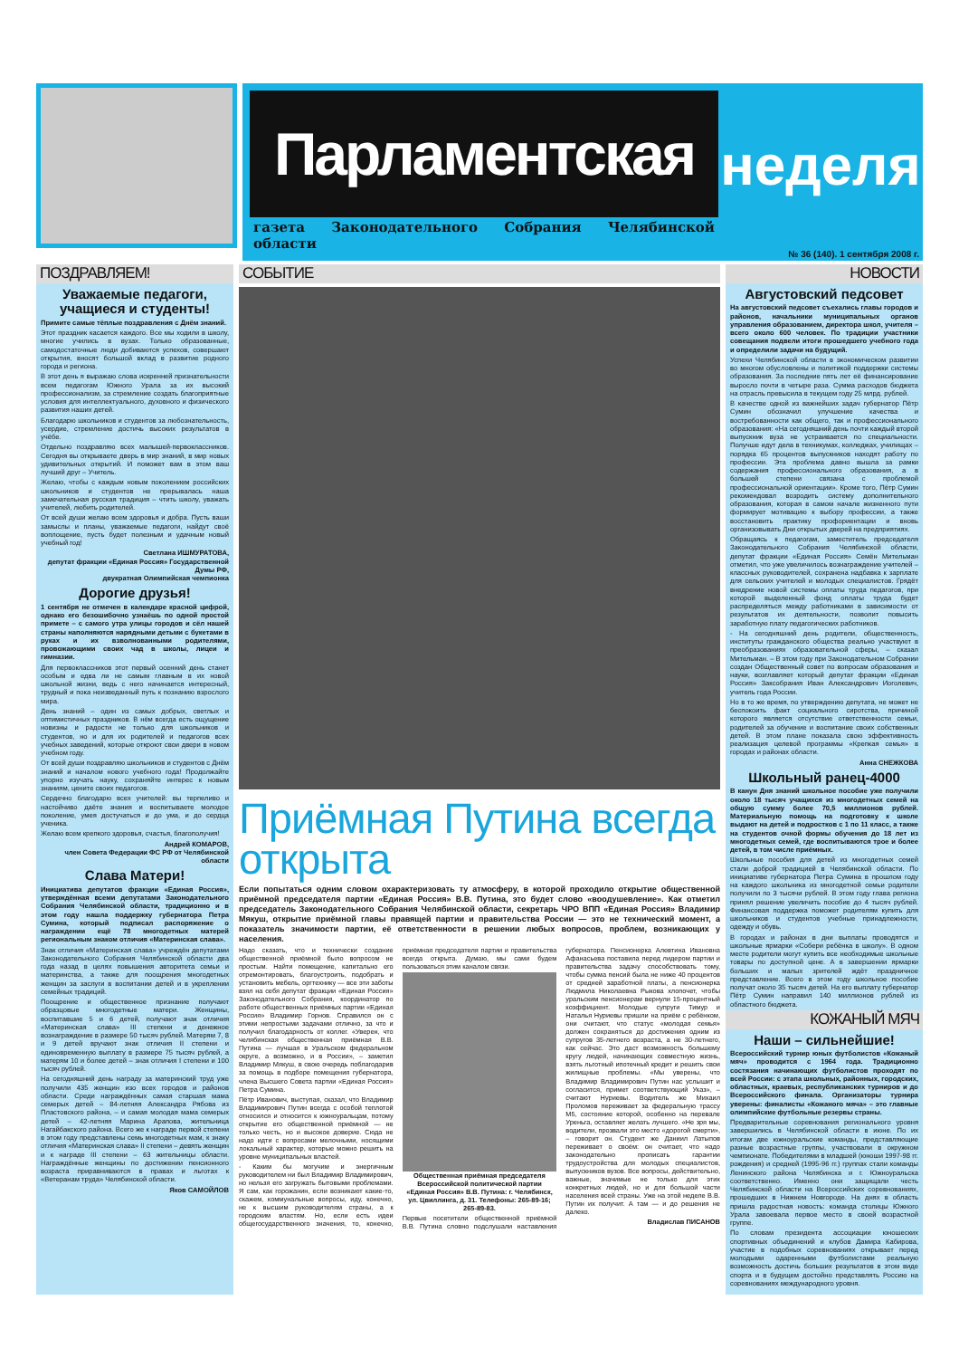Парламентская
газета Законодательного Собрания Челябинской области
неделя
№ 36 (140). 1 сентября 2008 г.
ПОЗДРАВЛЯЕМ!
Уважаемые педагоги, учащиеся и студенты!
Примите самые тёплые поздравления с Днём знаний.
Этот праздник касается каждого. Все мы ходили в школу, многие учились в вузах. Только образованные, самодостаточные люди добиваются успехов, совершают открытия, вносят большой вклад в развитие родного города и региона.
В этот день я выражаю слова искренней признательности всем педагогам Южного Урала за их высокий профессионализм, за стремление создать благоприятные условия для интеллектуального, духовного и физического развития наших детей.
Благодарю школьников и студентов за любознательность, усердие, стремление достичь высоких результатов в учёбе.
Отдельно поздравляю всех малышей-первоклассников. Сегодня вы открываете дверь в мир знаний, в мир новых удивительных открытий. И поможет вам в этом ваш лучший друг – Учитель.
Желаю, чтобы с каждым новым поколением российских школьников и студентов не прерывалась наша замечательная русская традиция – чтить школу, уважать учителей, любить родителей.
От всей души желаю всем здоровья и добра. Пусть ваши замыслы и планы, уважаемые педагоги, найдут своё воплощение, пусть будет полезным и удачным новый учебный год!
Светлана ИШМУРАТОВА,
депутат фракции «Единая Россия» Государственной Думы РФ,
двукратная Олимпийская чемпионка
Дорогие друзья!
1 сентября не отмечен в календаре красной цифрой, однако его безошибочно узнаёшь по одной простой примете – с самого утра улицы городов и сёл нашей страны наполняются нарядными детьми с букетами в руках и их взволнованными родителями, провожающими своих чад в школы, лицеи и гимназии.
Для первоклассников этот первый осенний день станет особым и едва ли не самым главным в их новой школьной жизни, ведь с него начинается интересный, трудный и пока неизведанный путь к познанию взрослого мира.
День знаний – один из самых добрых, светлых и оптимистичных праздников. В нём всегда есть ощущение новизны и радости не только для школьников и студентов, но и для их родителей и педагогов всех учебных заведений, которые откроют свои двери в новом учебном году.
От всей души поздравляю школьников и студентов с Днём знаний и началом нового учебного года! Продолжайте упорно изучать науку, сохраняйте интерес к новым знаниям, цените своих педагогов.
Сердечно благодарю всех учителей: вы терпеливо и настойчиво даёте знания и воспитываете молодое поколение, умея достучаться и до ума, и до сердца ученика.
Желаю всем крепкого здоровья, счастья, благополучия!
Андрей КОМАРОВ,
член Совета Федерации ФС РФ от Челябинской области
Слава Матери!
Инициатива депутатов фракции «Единая Россия», утверждённая всеми депутатами Законодательного Собрания Челябинской области, традиционно и в этом году нашла поддержку губернатора Петра Сумина, который подписал распоряжение о награждении ещё 78 многодетных матерей региональным знаком отличия «Материнская слава».
Знак отличия «Материнская слава» учреждён депутатами Законодательного Собрания Челябинской области два года назад в целях повышения авторитета семьи и материнства, а также для поощрения многодетных женщин за заслуги в воспитании детей и в укреплении семейных традиций.
Поощрение и общественное признание получают образцовые многодетные матери. Женщины, воспитавшие 5 и 6 детей, получают знак отличия «Материнская слава» III степени и денежное вознаграждение в размере 50 тысяч рублей. Матерям 7, 8 и 9 детей вручают знак отличия II степени и единовременную выплату в размере 75 тысяч рублей, а матерям 10 и более детей – знак отличия I степени и 100 тысяч рублей.
На сегодняшний день награду за материнский труд уже получили 435 женщин изо всех городов и районов области. Среди награждённых самая старшая мама семерых детей – 84-летняя Александра Рябова из Пластовского района, – и самая молодая мама семерых детей – 42-летняя Марина Арапова, жительница Нагайбакского района. Всего же к награде первой степени в этом году представлены семь многодетных мам, к знаку отличия «Материнская слава» II степени – девять женщин и к награде III степени – 63 жительницы области. Награждённые женщины по достижении пенсионного возраста приравниваются в правах и льготах к «Ветеранам труда» Челябинской области.
Яков САМОЙЛОВ
СОБЫТИЕ
Приёмная Путина всегда открыта
Если попытаться одним словом охарактеризовать ту атмосферу, в которой проходило открытие общественной приёмной председателя партии «Единая Россия» В.В. Путина, это будет слово «воодушевление». Как отметил председатель Законодательного Собрания Челябинской области, секретарь ЧРО ВПП «Единая Россия» Владимир Мякуш, открытие приёмной главы правящей партии и правительства России — это не технический момент, а показатель значимости партии, её ответственности в решении любых вопросов, проблем, возникающих у населения.
Надо сказать, что и технически создание общественной приёмной было вопросом не простым. Найти помещение, капитально его отремонтировать, благоустроить, подобрать и установить мебель, оргтехнику — все эти заботы взял на себя депутат фракции «Единая Россия» Законодательного Собрания, координатор по работе общественных приёмных партии «Единая Россия» Владимир Горнов. Справился он с этими непростыми задачами отлично, за что и получил благодарность от коллег. «Уверен, что челябинская общественная приёмная В.В. Путина — лучшая в Уральском федеральном округе, а возможно, и в России», – заметил Владимир Мякуш, в свою очередь поблагодарив за помощь в подборе помещения губернатора, члена Высшего Совета партии «Единая Россия» Петра Сумина.
Пётр Иванович, выступая, сказал, что Владимир Владимирович Путин всегда с особой теплотой относился и относится к южноуральцам, потому открытие его общественной приёмной — не только честь, но и высокое доверие. Сюда не надо идти с вопросами мелочными, носящими локальный характер, которые можно решить на уровне муниципальных властей.
- Каким бы могучим и энергичным руководителем ни был Владимир Владимирович, но нельзя его загружать бытовыми проблемами. Я сам, как горожанин, если возникают какие-то, скажем, коммунальные вопросы, иду, конечно, не к высшим руководителям страны, а к городским властям. Но, если есть идеи общегосударственного значения, то, конечно, приёмная председателя партии и правительства всегда открыта. Думаю, мы сами будем пользоваться этим каналом связи.
Общественная приёмная председателя Всероссийской политической партии «Единая Россия» В.В. Путина: г. Челябинск, ул. Цвиллинга, д. 31. Телефоны: 265-89-16; 265-89-83.
Первые посетители общественной приёмной В.В. Путина словно подслушали наставления губернатора. Пенсионерка Алевтина Ивановна Афанасьева поставила перед лидером партии и правительства задачу способствовать тому, чтобы сумма пенсий была не ниже 40 процентов от средней заработной платы, а пенсионерка Людмила Николаевна Рыкова хлопочет, чтобы уральским пенсионерам вернули 15-процентный коэффициент. Молодые супруги Тимур и Наталья Нуриевы пришли на приём с ребёнком, они считают, что статус «молодая семья» должен сохраняться до достижения одним из супругов 35-летнего возраста, а не 30-летнего, как сейчас. Это даст возможность большему кругу людей, начинающих совместную жизнь, взять льготный ипотечный кредит и решить свои жилищные проблемы. «Мы уверены, что Владимир Владимирович Путин нас услышит и согласится, примет соответствующий Указ», – считают Нуриевы. Водитель же Михаил Проломов переживает за федеральную трассу М5, состояние которой, особенно на перевале Уреньга, оставляет желать лучшего. «Не зря мы, водители, прозвали это место «дорогой смерти», – говорит он. Студент же Даниил Латыпов переживает о своём: он считает, что надо законодательно прописать гарантии трудоустройства для молодых специалистов, выпускников вузов. Все вопросы, действительно, важные, значимые не только для этих конкретных людей, но и для большой части населения всей страны. Уже на этой неделе В.В. Путин их получит. А там — и до решения не далеко.
Владислав ПИСАНОВ
НОВОСТИ
Августовский педсовет
На августовский педсовет съехались главы городов и районов, начальники муниципальных органов управления образованием, директора школ, учителя – всего около 600 человек. По традиции участники совещания подвели итоги прошедшего учебного года и определили задачи на будущий.
Успехи Челябинской области в экономическом развитии во многом обусловлены и политикой поддержки системы образования. За последние пять лет её финансирование выросло почти в четыре раза. Сумма расходов бюджета на отрасль превысила в текущем году 25 млрд. рублей.
В качестве одной из важнейших задач губернатор Пётр Сумин обозначил улучшение качества и востребованности как общего, так и профессионального образования: «На сегодняшний день почти каждый второй выпускник вуза не устраивается по специальности. Получше идут дела в техникумах, колледжах, училищах – порядка 65 процентов выпускников находят работу по профессии. Эта проблема давно вышла за рамки содержания профессионального образования, а в большей степени связана с проблемой профессиональной ориентации». Кроме того, Пётр Сумин рекомендовал возродить систему дополнительного образования, которая в самом начале жизненного пути формирует мотивацию к выбору профессии, а также восстановить практику профориентации и вновь организовывать Дни открытых дверей на предприятиях.
Обращаясь к педагогам, заместитель председателя Законодательного Собрания Челябинской области, депутат фракции «Единая Россия» Семён Мительман отметил, что уже увеличилось вознаграждение учителей – классных руководителей, сохранена надбавка к зарплате для сельских учителей и молодых специалистов. Грядёт внедрение новой системы оплаты труда педагогов, при которой выделенный фонд оплаты труда будет распределяться между работниками в зависимости от результатов их деятельности, позволит повысить заработную плату педагогических работников.
- На сегодняшний день родители, общественность, институты гражданского общества реально участвуют в преобразованиях образовательной сферы, – сказал Мительман. – В этом году при Законодательном Собрании создан Общественный совет по вопросам образования и науки, возглавляет который депутат фракции «Единая Россия» Заксобрания Иван Александрович Иоголевич, учитель года России.
Но в то же время, по утверждению депутата, не может не беспокоить факт социального сиротства, причиной которого является отсутствие ответственности семьи, родителей за обучение и воспитание своих собственных детей. В этом плане показала свою эффективность реализация целевой программы «Крепкая семья» в городах и районах области.
Анна СНЕЖКОВА
Школьный ранец-4000
В канун Дня знаний школьное пособие уже получили около 18 тысяч учащихся из многодетных семей на общую сумму более 70,5 миллионов рублей. Материальную помощь на подготовку к школе выдают на детей и подростков с 1 по 11 класс, а также на студентов очной формы обучения до 18 лет из многодетных семей, где воспитываются трое и более детей, в том числе приёмных.
Школьные пособия для детей из многодетных семей стали доброй традицией в Челябинской области. По инициативе губернатора Петра Сумина в прошлом году на каждого школьника из многодетной семьи родители получили по 3 тысячи рублей. В этом году глава региона принял решение увеличить пособие до 4 тысяч рублей. Финансовая поддержка поможет родителям купить для школьников и студентов учебные принадлежности, одежду и обувь.
В городах и районах в дни выплаты проводятся и школьные ярмарки «Собери ребёнка в школу». В одном месте родители могут купить все необходимые школьные товары по доступной цене. А в завершении ярмарки больших и малых зрителей ждёт праздничное представление. Всего в этом году школьное пособие получат около 35 тысяч детей. На его выплату губернатор Пётр Сумин направил 140 миллионов рублей из областного бюджета.
КОЖАНЫЙ МЯЧ
Наши – сильнейшие!
Всероссийский турнир юных футболистов «Кожаный мяч» проводится с 1964 года. Традиционно состязания начинающих футболистов проходят по всей России: с этапа школьных, районных, городских, областных, краевых, республиканских турниров и до Всероссийского финала. Организаторы турнира уверены: финалисты «Кожаного мяча» – это главные олимпийские футбольные резервы страны.
Предварительные соревнования регионального уровня завершились в Челябинской области в июне. По их итогам две южноуральские команды, представляющие разные возрастные группы, участвовали в окружном чемпионате. Победителями в младшей (юноши 1997-98 гг. рождения) и средней (1995-96 гг.) группах стали команды Ленинского района Челябинска и г. Южноуральска соответственно. Именно они защищали честь Челябинской области на Всероссийских соревнованиях, прошедших в Нижнем Новгороде. На днях в область пришла радостная новость: команда столицы Южного Урала завоевала первое место в своей возрастной группе.
По словам президента ассоциации юношеских спортивных объединений и клубов Дамира Кабирова, участие в подобных соревнованиях открывает перед молодыми одаренными футболистами реальную возможность достичь больших результатов в этом виде спорта и в будущем достойно представлять Россию на соревнованиях международного уровня.